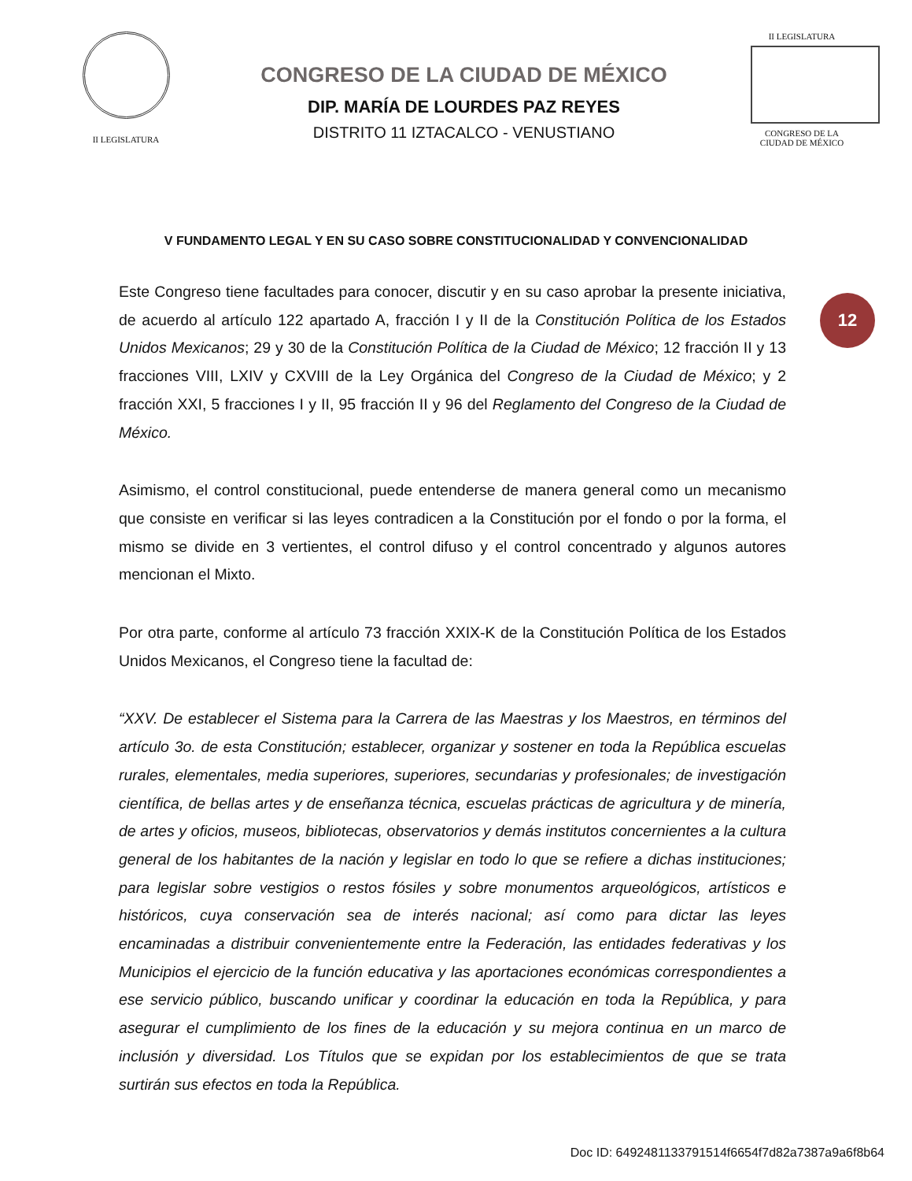II LEGISLATURA
CONGRESO DE LA CIUDAD DE MÉXICO
DIP. MARÍA DE LOURDES PAZ REYES
DISTRITO 11 IZTACALCO - VENUSTIANO
II LEGISLATURA
CONGRESO DE LA CIUDAD DE MÉXICO
V FUNDAMENTO LEGAL Y EN SU CASO SOBRE CONSTITUCIONALIDAD Y CONVENCIONALIDAD
12
Este Congreso tiene facultades para conocer, discutir y en su caso aprobar la presente iniciativa, de acuerdo al artículo 122 apartado A, fracción I y II de la Constitución Política de los Estados Unidos Mexicanos; 29 y 30 de la Constitución Política de la Ciudad de México; 12 fracción II y 13 fracciones VIII, LXIV y CXVIII de la Ley Orgánica del Congreso de la Ciudad de México; y 2 fracción XXI, 5 fracciones I y II, 95 fracción II y 96 del Reglamento del Congreso de la Ciudad de México.
Asimismo, el control constitucional, puede entenderse de manera general como un mecanismo que consiste en verificar si las leyes contradicen a la Constitución por el fondo o por la forma, el mismo se divide en 3 vertientes, el control difuso y el control concentrado y algunos autores mencionan el Mixto.
Por otra parte, conforme al artículo 73 fracción XXIX-K de la Constitución Política de los Estados Unidos Mexicanos, el Congreso tiene la facultad de:
“XXV. De establecer el Sistema para la Carrera de las Maestras y los Maestros, en términos del artículo 3o. de esta Constitución; establecer, organizar y sostener en toda la República escuelas rurales, elementales, media superiores, superiores, secundarias y profesionales; de investigación científica, de bellas artes y de enseñanza técnica, escuelas prácticas de agricultura y de minería, de artes y oficios, museos, bibliotecas, observatorios y demás institutos concernientes a la cultura general de los habitantes de la nación y legislar en todo lo que se refiere a dichas instituciones; para legislar sobre vestigios o restos fósiles y sobre monumentos arqueológicos, artísticos e históricos, cuya conservación sea de interés nacional; así como para dictar las leyes encaminadas a distribuir convenientemente entre la Federación, las entidades federativas y los Municipios el ejercicio de la función educativa y las aportaciones económicas correspondientes a ese servicio público, buscando unificar y coordinar la educación en toda la República, y para asegurar el cumplimiento de los fines de la educación y su mejora continua en un marco de inclusión y diversidad. Los Títulos que se expidan por los establecimientos de que se trata surtirán sus efectos en toda la República.
Doc ID: 6492481133791514f6654f7d82a7387a9a6f8b64